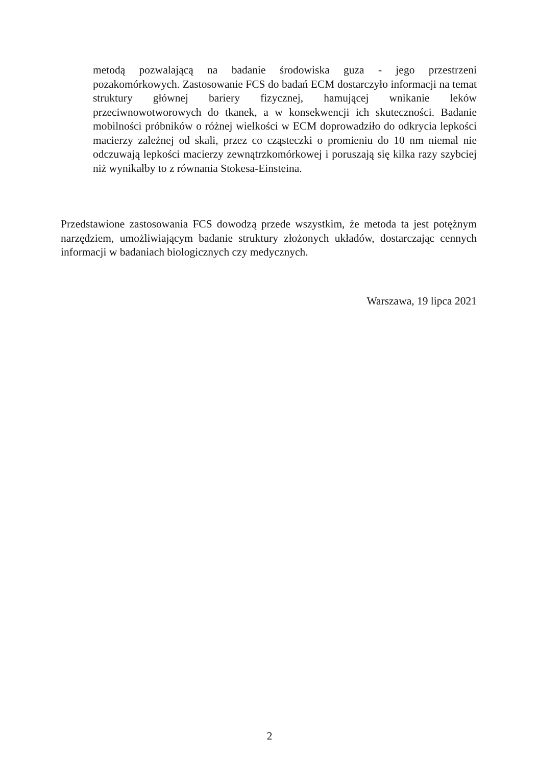metodą pozwalającą na badanie środowiska guza - jego przestrzeni pozakomórkowych. Zastosowanie FCS do badań ECM dostarczyło informacji na temat struktury głównej bariery fizycznej, hamującej wnikanie leków przeciwnowotworowych do tkanek, a w konsekwencji ich skuteczności. Badanie mobilności próbników o różnej wielkości w ECM doprowadziło do odkrycia lepkości macierzy zależnej od skali, przez co cząsteczki o promieniu do 10 nm niemal nie odczuwają lepkości macierzy zewnątrzkomórkowej i poruszają się kilka razy szybciej niż wynikałby to z równania Stokesa-Einsteina.
Przedstawione zastosowania FCS dowodzą przede wszystkim, że metoda ta jest potężnym narzędziem, umożliwiającym badanie struktury złożonych układów, dostarczając cennych informacji w badaniach biologicznych czy medycznych.
Warszawa, 19 lipca 2021
2